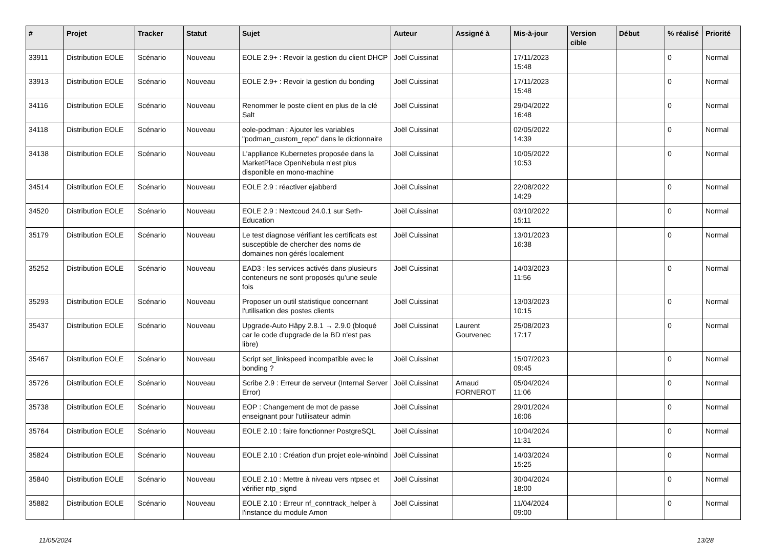| # | Projet | Tracker | Statut | Sujet | Auteur | Assigné à | Mis-à-jour | Version cible | Début | % réalisé | Priorité |
| --- | --- | --- | --- | --- | --- | --- | --- | --- | --- | --- | --- |
| 33911 | Distribution EOLE | Scénario | Nouveau | EOLE 2.9+ : Revoir la gestion du client DHCP | Joël Cuissinat | | 17/11/2023 15:48 | | | 0 | Normal |
| 33913 | Distribution EOLE | Scénario | Nouveau | EOLE 2.9+ : Revoir la gestion du bonding | Joël Cuissinat | | 17/11/2023 15:48 | | | 0 | Normal |
| 34116 | Distribution EOLE | Scénario | Nouveau | Renommer le poste client en plus de la clé Salt | Joël Cuissinat | | 29/04/2022 16:48 | | | 0 | Normal |
| 34118 | Distribution EOLE | Scénario | Nouveau | eole-podman : Ajouter les variables "podman_custom_repo" dans le dictionnaire | Joël Cuissinat | | 02/05/2022 14:39 | | | 0 | Normal |
| 34138 | Distribution EOLE | Scénario | Nouveau | L'appliance Kubernetes proposée dans la MarketPlace OpenNebula n'est plus disponible en mono-machine | Joël Cuissinat | | 10/05/2022 10:53 | | | 0 | Normal |
| 34514 | Distribution EOLE | Scénario | Nouveau | EOLE 2.9 : réactiver ejabberd | Joël Cuissinat | | 22/08/2022 14:29 | | | 0 | Normal |
| 34520 | Distribution EOLE | Scénario | Nouveau | EOLE 2.9 : Nextcoud 24.0.1 sur Seth-Education | Joël Cuissinat | | 03/10/2022 15:11 | | | 0 | Normal |
| 35179 | Distribution EOLE | Scénario | Nouveau | Le test diagnose vérifiant les certificats est susceptible de chercher des noms de domaines non gérés localement | Joël Cuissinat | | 13/01/2023 16:38 | | | 0 | Normal |
| 35252 | Distribution EOLE | Scénario | Nouveau | EAD3 : les services activés dans plusieurs conteneurs ne sont proposés qu'une seule fois | Joël Cuissinat | | 14/03/2023 11:56 | | | 0 | Normal |
| 35293 | Distribution EOLE | Scénario | Nouveau | Proposer un outil statistique concernant l'utilisation des postes clients | Joël Cuissinat | | 13/03/2023 10:15 | | | 0 | Normal |
| 35437 | Distribution EOLE | Scénario | Nouveau | Upgrade-Auto Hâpy 2.8.1 → 2.9.0 (bloqué car le code d'upgrade de la BD n'est pas libre) | Joël Cuissinat | Laurent Gourvenec | 25/08/2023 17:17 | | | 0 | Normal |
| 35467 | Distribution EOLE | Scénario | Nouveau | Script set_linkspeed incompatible avec le bonding ? | Joël Cuissinat | | 15/07/2023 09:45 | | | 0 | Normal |
| 35726 | Distribution EOLE | Scénario | Nouveau | Scribe 2.9 : Erreur de serveur (Internal Server Error) | Joël Cuissinat | Arnaud FORNEROT | 05/04/2024 11:06 | | | 0 | Normal |
| 35738 | Distribution EOLE | Scénario | Nouveau | EOP : Changement de mot de passe enseignant pour l'utilisateur admin | Joël Cuissinat | | 29/01/2024 16:06 | | | 0 | Normal |
| 35764 | Distribution EOLE | Scénario | Nouveau | EOLE 2.10 : faire fonctionner PostgreSQL | Joël Cuissinat | | 10/04/2024 11:31 | | | 0 | Normal |
| 35824 | Distribution EOLE | Scénario | Nouveau | EOLE 2.10 : Création d'un projet eole-winbind | Joël Cuissinat | | 14/03/2024 15:25 | | | 0 | Normal |
| 35840 | Distribution EOLE | Scénario | Nouveau | EOLE 2.10 : Mettre à niveau vers ntpsec et vérifier ntp_signd | Joël Cuissinat | | 30/04/2024 18:00 | | | 0 | Normal |
| 35882 | Distribution EOLE | Scénario | Nouveau | EOLE 2.10 : Erreur nf_conntrack_helper à l'instance du module Amon | Joël Cuissinat | | 11/04/2024 09:00 | | | 0 | Normal |
11/05/2024 13/28